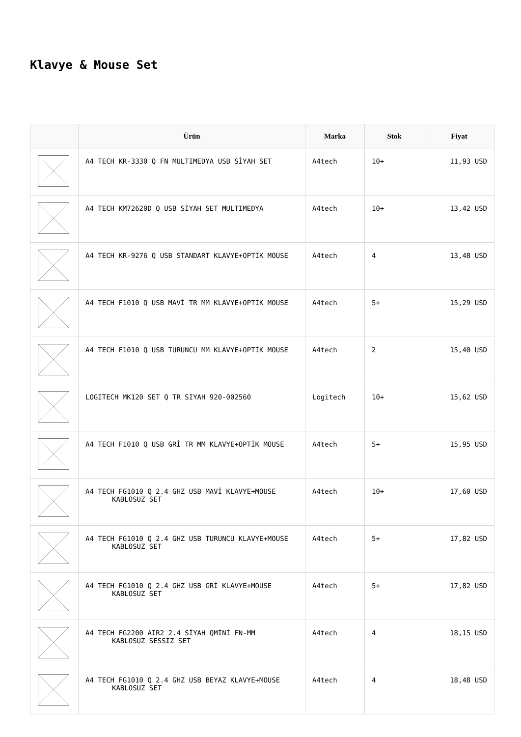Klavye & Mouse Set
| | Ürün | Marka | Stok | Fiyat |
| --- | --- | --- | --- | --- |
| | A4 TECH KR-3330 Q FN MULTIMEDYA USB SİYAH SET | A4tech | 10+ | 11,93 USD |
| | A4 TECH KM72620D Q USB SİYAH SET MULTIMEDYA | A4tech | 10+ | 13,42 USD |
| | A4 TECH KR-9276 Q USB STANDART KLAVYE+OPTİK MOUSE | A4tech | 4 | 13,48 USD |
| | A4 TECH F1010 Q USB MAVİ TR MM KLAVYE+OPTİK MOUSE | A4tech | 5+ | 15,29 USD |
| | A4 TECH F1010 Q USB TURUNCU MM KLAVYE+OPTİK MOUSE | A4tech | 2 | 15,40 USD |
| | LOGITECH MK120 SET Q TR SIYAH 920-002560 | Logitech | 10+ | 15,62 USD |
| | A4 TECH F1010 Q USB GRİ TR MM KLAVYE+OPTİK MOUSE | A4tech | 5+ | 15,95 USD |
| | A4 TECH FG1010 Q 2.4 GHZ USB MAVİ KLAVYE+MOUSE KABLOSUZ SET | A4tech | 10+ | 17,60 USD |
| | A4 TECH FG1010 Q 2.4 GHZ USB TURUNCU KLAVYE+MOUSE KABLOSUZ SET | A4tech | 5+ | 17,82 USD |
| | A4 TECH FG1010 Q 2.4 GHZ USB GRİ KLAVYE+MOUSE KABLOSUZ SET | A4tech | 5+ | 17,82 USD |
| | A4 TECH FG2200 AIR2 2.4 SİYAH QMİNİ FN-MM KABLOSUZ SESSİZ SET | A4tech | 4 | 18,15 USD |
| | A4 TECH FG1010 Q 2.4 GHZ USB BEYAZ KLAVYE+MOUSE KABLOSUZ SET | A4tech | 4 | 18,48 USD |